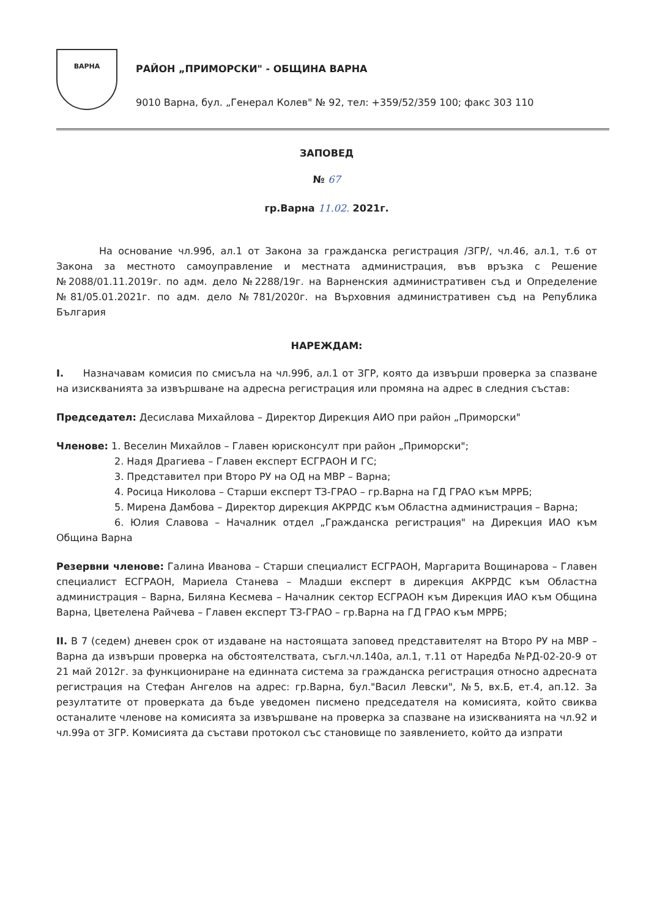ВАРНА
РАЙОН „ПРИМОРСКИ" - ОБЩИНА ВАРНА
9010 Варна, бул. „Генерал Колев" № 92, тел: +359/52/359 100; факс 303 110
ЗАПОВЕД
№ 67
гр.Варна 11.02. 2021г.
На основание чл.99б, ал.1 от Закона за гражданска регистрация /ЗГР/, чл.46, ал.1, т.6 от Закона за местното самоуправление и местната администрация, във връзка с Решение №2088/01.11.2019г. по адм. дело №2288/19г. на Варненския административен съд и Определение №81/05.01.2021г. по адм. дело №781/2020г. на Върховния административен съд на Република България
НАРЕЖДАМ:
I. Назначавам комисия по смисъла на чл.99б, ал.1 от ЗГР, която да извърши проверка за спазване на изискванията за извършване на адресна регистрация или промяна на адрес в следния състав:
Председател: Десислава Михайлова – Директор Дирекция АИО при район „Приморски"
Членове: 1. Веселин Михайлов – Главен юрисконсулт при район „Приморски";
2. Надя Драгиева – Главен експерт ЕСГРАОН И ГС;
3. Представител при Второ РУ на ОД на МВР – Варна;
4. Росица Николова – Старши експерт ТЗ-ГРАО – гр.Варна на ГД ГРАО към МРРБ;
5. Мирена Дамбова – Директор дирекция АКРРДС към Областна администрация – Варна;
6. Юлия Славова – Началник отдел „Гражданска регистрация" на Дирекция ИАО към Община Варна
Резервни членове: Галина Иванова – Старши специалист ЕСГРАОН, Маргарита Вощинарова – Главен специалист ЕСГРАОН, Мариела Станева – Младши експерт в дирекция АКРРДС към Областна администрация – Варна, Биляна Кесмева – Началник сектор ЕСГРАОН към Дирекция ИАО към Община Варна, Цветелена Райчева – Главен експерт ТЗ-ГРАО – гр.Варна на ГД ГРАО към МРРБ;
II. В 7 (седем) дневен срок от издаване на настоящата заповед представителят на Второ РУ на МВР – Варна да извърши проверка на обстоятелствата, съгл.чл.140а, ал.1, т.11 от Наредба №РД-02-20-9 от 21 май 2012г. за функциониране на единната система за гражданска регистрация относно адресната регистрация на Стефан Ангелов на адрес: гр.Варна, бул."Васил Левски", №5, вх.Б, ет.4, ап.12. За резултатите от проверката да бъде уведомен писмено председателя на комисията, който свиква останалите членове на комисията за извършване на проверка за спазване на изискванията на чл.92 и чл.99а от ЗГР. Комисията да състави протокол със становище по заявлението, който да изпрати